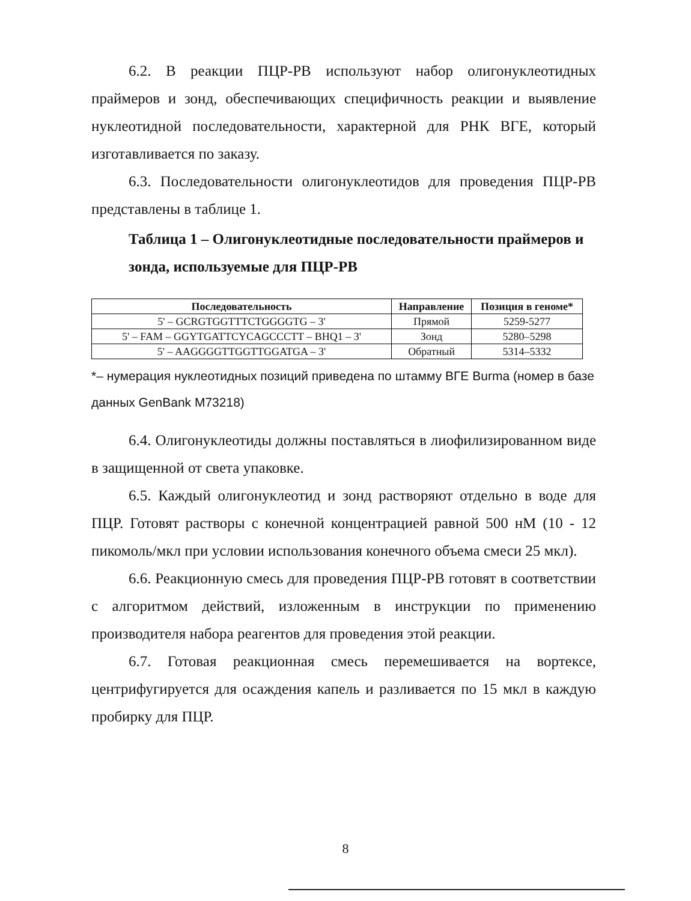6.2. В реакции ПЦР-РВ используют набор олигонуклеотидных праймеров и зонд, обеспечивающих специфичность реакции и выявление нуклеотидной последовательности, характерной для РНК ВГЕ, который изготавливается по заказу.
6.3. Последовательности олигонуклеотидов для проведения ПЦР-РВ представлены в таблице 1.
Таблица 1 – Олигонуклеотидные последовательности праймеров и зонда, используемые для ПЦР-РВ
| Последовательность | Направление | Позиция в геноме* |
| --- | --- | --- |
| 5' – GCRGTGGTTTCTGGGGTG – 3' | Прямой | 5259-5277 |
| 5' – FAM – GGYTGATTCYCAGCCCTT – BHQ1 – 3' | Зонд | 5280–5298 |
| 5' – AAGGGGTTGGTTGGATGA – 3' | Обратный | 5314–5332 |
*– нумерация нуклеотидных позиций приведена по штамму ВГЕ Burma (номер в базе данных GenBank M73218)
6.4. Олигонуклеотиды должны поставляться в лиофилизированном виде в защищенной от света упаковке.
6.5. Каждый олигонуклеотид и зонд растворяют отдельно в воде для ПЦР. Готовят растворы с конечной концентрацией равной 500 нМ (10 - 12 пикомоль/мкл при условии использования конечного объема смеси 25 мкл).
6.6. Реакционную смесь для проведения ПЦР-РВ готовят в соответствии с алгоритмом действий, изложенным в инструкции по применению производителя набора реагентов для проведения этой реакции.
6.7. Готовая реакционная смесь перемешивается на вортексе, центрифугируется для осаждения капель и разливается по 15 мкл в каждую пробирку для ПЦР.
8